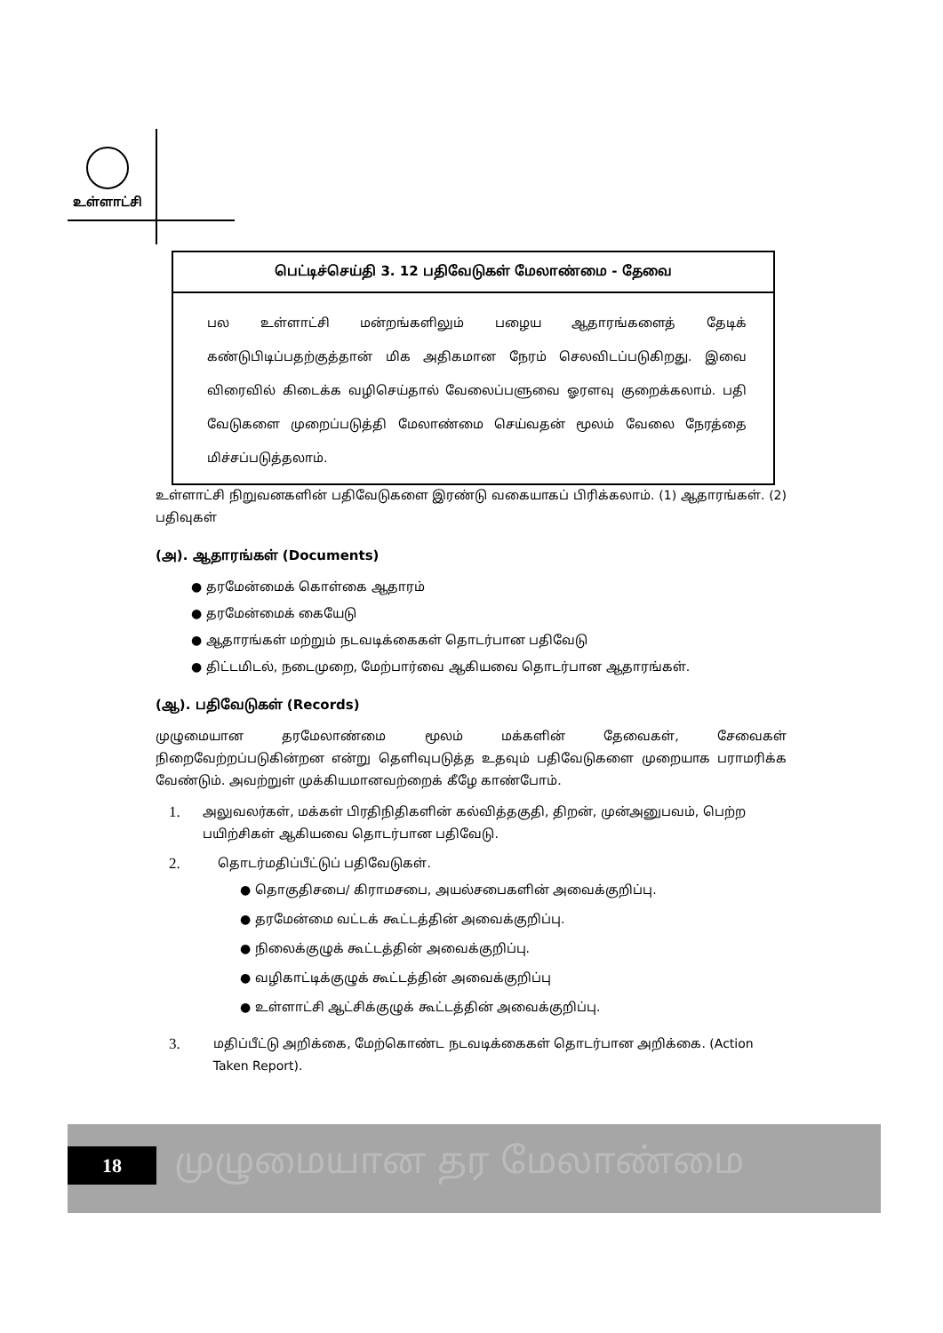உள்ளாட்சி
பெட்டிச்செய்தி 3. 12 பதிவேடுகள் மேலாண்மை - தேவை
பல உள்ளாட்சி மன்றங்களிலும் பழைய ஆதாரங்களைத் தேடிக் கண்டுபிடிப்பதற்குத்தான் மிக அதிகமான நேரம் செலவிடப்படுகிறது. இவை விரைவில் கிடைக்க வழிசெய்தால் வேலைப்பளுவை ஓரளவு குறைக்கலாம். பதி வேடுகளை முறைப்படுத்தி மேலாண்மை செய்வதன் மூலம் வேலை நேரத்தை மிச்சப்படுத்தலாம்.
உள்ளாட்சி நிறுவனகளின் பதிவேடுகளை இரண்டு வகையாகப் பிரிக்கலாம். (1) ஆதாரங்கள். (2) பதிவுகள்
(அ). ஆதாரங்கள் (Documents)
● தரமேன்மைக் கொள்கை ஆதாரம்
● தரமேன்மைக் கையேடு
● ஆதாரங்கள் மற்றும் நடவடிக்கைகள் தொடர்பான பதிவேடு
● திட்டமிடல், நடைமுறை, மேற்பார்வை ஆகியவை தொடர்பான ஆதாரங்கள்.
(ஆ). பதிவேடுகள் (Records)
முழுமையான தரமேலாண்மை மூலம் மக்களின் தேவைகள், சேவைகள் நிறைவேற்றப்படுகின்றன என்று தெளிவுபடுத்த உதவும் பதிவேடுகளை முறையாக பராமரிக்க வேண்டும். அவற்றுள் முக்கியமானவற்றைக் கீழே காண்போம்.
1. அலுவலர்கள், மக்கள் பிரதிநிதிகளின் கல்வித்தகுதி, திறன், முன்அனுபவம், பெற்ற பயிற்சிகள் ஆகியவை தொடர்பான பதிவேடு.
2. தொடர்மதிப்பீட்டுப் பதிவேடுகள்.
● தொகுதிசபை/ கிராமசபை, அயல்சபைகளின் அவைக்குறிப்பு.
● தரமேன்மை வட்டக் கூட்டத்தின் அவைக்குறிப்பு.
● நிலைக்குழுக் கூட்டத்தின் அவைக்குறிப்பு.
● வழிகாட்டிக்குழுக் கூட்டத்தின் அவைக்குறிப்பு
● உள்ளாட்சி ஆட்சிக்குழுக் கூட்டத்தின் அவைக்குறிப்பு.
3. மதிப்பீட்டு அறிக்கை, மேற்கொண்ட நடவடிக்கைகள் தொடர்பான அறிக்கை. (Action Taken Report).
18 முழுமையான தர மேலாண்மை